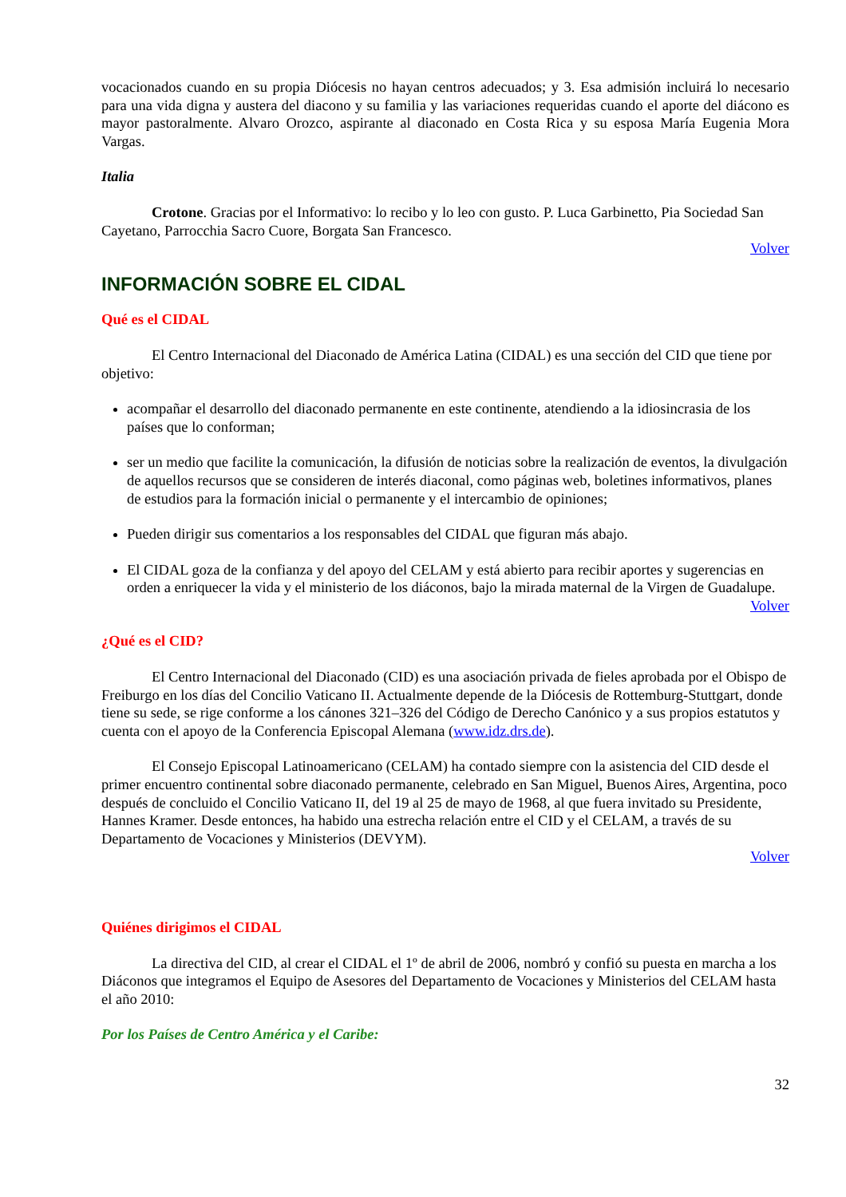vocacionados cuando en su propia Diócesis no hayan centros adecuados; y 3. Esa admisión incluirá lo necesario para una vida digna y austera del diacono y su familia y las variaciones requeridas cuando el aporte del diácono es mayor pastoralmente. Alvaro Orozco, aspirante al diaconado en Costa Rica y su esposa María Eugenia Mora Vargas.
Italia
Crotone. Gracias por el Informativo: lo recibo y lo leo con gusto. P. Luca Garbinetto, Pia Sociedad San Cayetano, Parrocchia Sacro Cuore, Borgata San Francesco.
Volver
INFORMACIÓN SOBRE EL CIDAL
Qué es el CIDAL
El Centro Internacional del Diaconado de América Latina (CIDAL) es una sección del CID que tiene por objetivo:
acompañar el desarrollo del diaconado permanente en este continente, atendiendo a la idiosincrasia de los países que lo conforman;
ser un medio que facilite la comunicación, la difusión de noticias sobre la realización de eventos, la divulgación de aquellos recursos que se consideren de interés diaconal, como páginas web, boletines informativos, planes de estudios para la formación inicial o permanente y el intercambio de opiniones;
Pueden dirigir sus comentarios a los responsables del CIDAL que figuran más abajo.
El CIDAL goza de la confianza y del apoyo del CELAM y está abierto para recibir aportes y sugerencias en orden a enriquecer la vida y el ministerio de los diáconos, bajo la mirada maternal de la Virgen de Guadalupe.
Volver
¿Qué es el CID?
El Centro Internacional del Diaconado (CID) es una asociación privada de fieles aprobada por el Obispo de Freiburgo en los días del Concilio Vaticano II. Actualmente depende de la Diócesis de Rottemburg-Stuttgart, donde tiene su sede, se rige conforme a los cánones 321–326 del Código de Derecho Canónico y a sus propios estatutos y cuenta con el apoyo de la Conferencia Episcopal Alemana (www.idz.drs.de).
El Consejo Episcopal Latinoamericano (CELAM) ha contado siempre con la asistencia del CID desde el primer encuentro continental sobre diaconado permanente, celebrado en San Miguel, Buenos Aires, Argentina, poco después de concluido el Concilio Vaticano II, del 19 al 25 de mayo de 1968, al que fuera invitado su Presidente, Hannes Kramer. Desde entonces, ha habido una estrecha relación entre el CID y el CELAM, a través de su Departamento de Vocaciones y Ministerios (DEVYM).
Volver
Quiénes dirigimos el CIDAL
La directiva del CID, al crear el CIDAL el 1º de abril de 2006, nombró y confió su puesta en marcha a los Diáconos que integramos el Equipo de Asesores del Departamento de Vocaciones y Ministerios del CELAM hasta el año 2010:
Por los Países de Centro América y el Caribe:
32